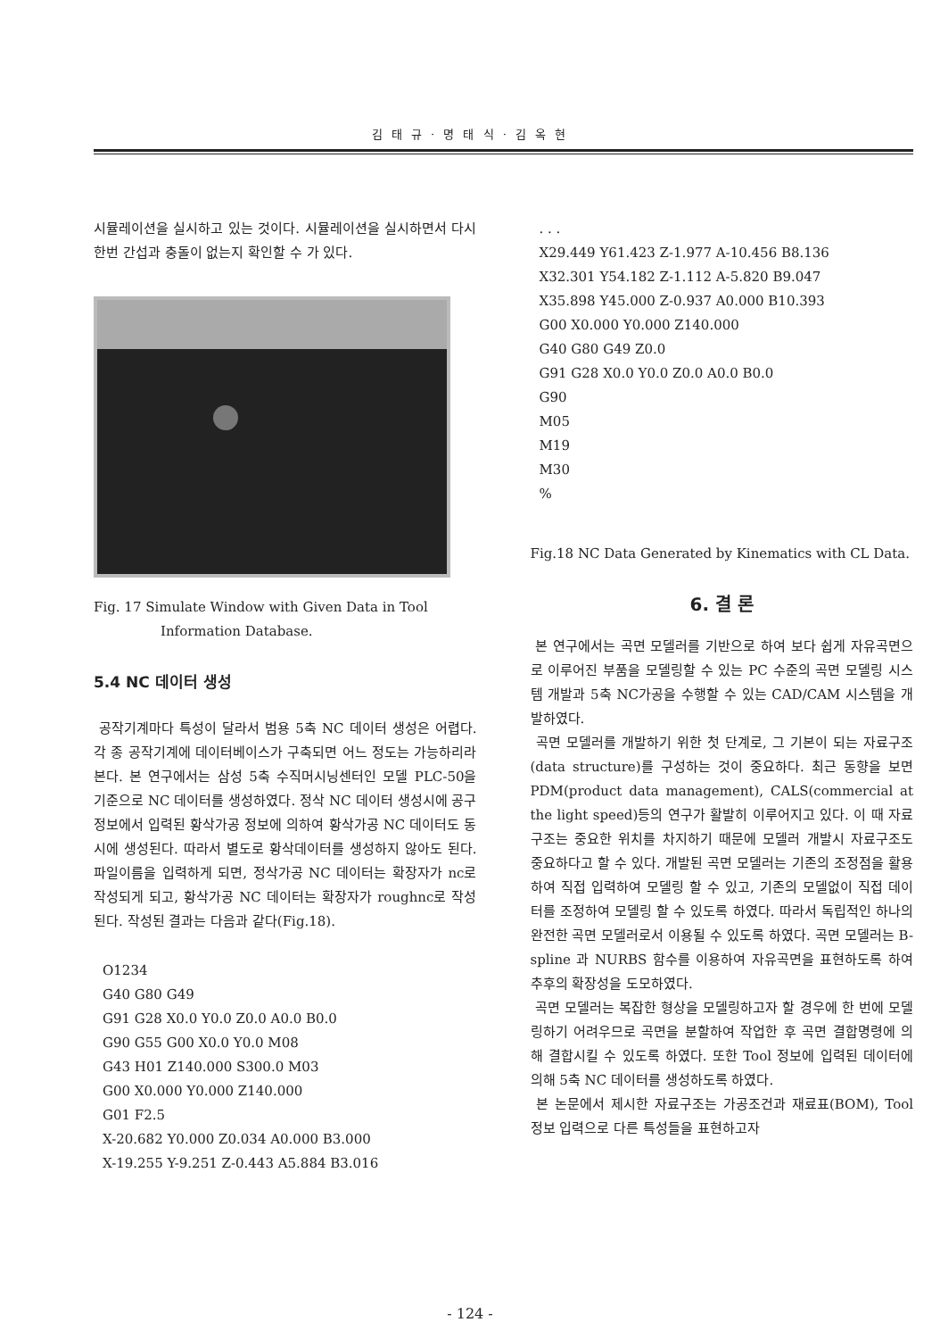김 태 규 · 명 태 식 · 김 옥 현
시뮬레이션을 실시하고 있는 것이다. 시뮬레이션을 실시하면서 다시 한번 간섭과 충돌이 없는지 확인할 수 가 있다.
Fig. 17 Simulate Window with Given Data in Tool Information Database.
5.4 NC 데이터 생성
공작기계마다 특성이 달라서 범용 5축 NC 데이터 생성은 어렵다. 각 종 공작기계에 데이터베이스가 구축되면 어느 정도는 가능하리라 본다. 본 연구에서는 삼성 5축 수직머시닝센터인 모델 PLC-50을 기준으로 NC 데이터를 생성하였다. 정삭 NC 데이터 생성시에 공구정보에서 입력된 황삭가공 정보에 의하여 황삭가공 NC 데이터도 동시에 생성된다. 따라서 별도로 황삭데이터를 생성하지 않아도 된다. 파일이름을 입력하게 되면, 정삭가공 NC 데이터는 확장자가 nc로 작성되게 되고, 황삭가공 NC 데이터는 확장자가 roughnc로 작성된다. 작성된 결과는 다음과 같다(Fig.18).
O1234
G40 G80 G49
G91 G28 X0.0 Y0.0 Z0.0 A0.0 B0.0
G90 G55 G00 X0.0 Y0.0 M08
G43 H01 Z140.000 S300.0 M03
G00 X0.000 Y0.000 Z140.000
G01 F2.5
X-20.682 Y0.000 Z0.034 A0.000 B3.000
X-19.255 Y-9.251 Z-0.443 A5.884 B3.016
. . .
X29.449 Y61.423 Z-1.977 A-10.456 B8.136
X32.301 Y54.182 Z-1.112 A-5.820 B9.047
X35.898 Y45.000 Z-0.937 A0.000 B10.393
G00 X0.000 Y0.000 Z140.000
G40 G80 G49 Z0.0
G91 G28 X0.0 Y0.0 Z0.0 A0.0 B0.0
G90
M05
M19
M30
%
Fig.18 NC Data Generated by Kinematics with CL Data.
6. 결 론
본 연구에서는 곡면 모델러를 기반으로 하여 보다 쉽게 자유곡면으로 이루어진 부품을 모델링할 수 있는 PC 수준의 곡면 모델링 시스템 개발과 5축 NC가공을 수행할 수 있는 CAD/CAM 시스템을 개발하였다.
곡면 모델러를 개발하기 위한 첫 단계로, 그 기본이 되는 자료구조(data structure)를 구성하는 것이 중요하다. 최근 동향을 보면 PDM(product data management), CALS(commercial at the light speed)등의 연구가 활발히 이루어지고 있다. 이 때 자료구조는 중요한 위치를 차지하기 때문에 모델러 개발시 자료구조도 중요하다고 할 수 있다. 개발된 곡면 모델러는 기존의 조정점을 활용하여 직접 입력하여 모델링 할 수 있고, 기존의 모델없이 직접 데이터를 조정하여 모델링 할 수 있도록 하였다. 따라서 독립적인 하나의 완전한 곡면 모델러로서 이용될 수 있도록 하였다. 곡면 모델러는 B-spline 과 NURBS 함수를 이용하여 자유곡면을 표현하도록 하여 추후의 확장성을 도모하였다.
곡면 모델러는 복잡한 형상을 모델링하고자 할 경우에 한 번에 모델링하기 어려우므로 곡면을 분할하여 작업한 후 곡면 결합명령에 의해 결합시킬 수 있도록 하였다. 또한 Tool 정보에 입력된 데이터에 의해 5축 NC 데이터를 생성하도록 하였다.
본 논문에서 제시한 자료구조는 가공조건과 재료표(BOM), Tool 정보 입력으로 다른 특성들을 표현하고자
- 124 -